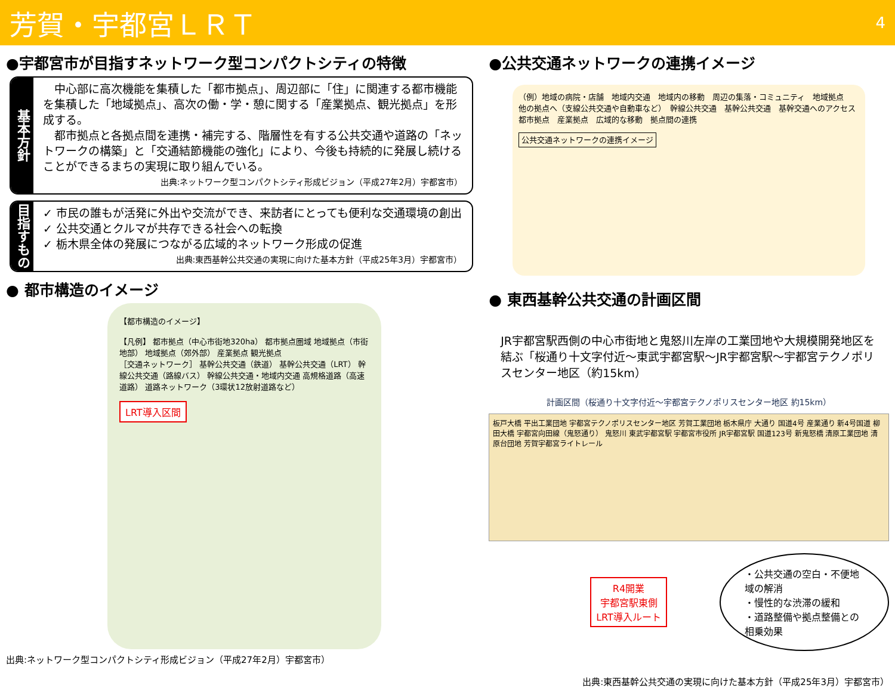芳賀・宇都宮ＬＲＴ
4
●宇都宮市が目指すネットワーク型コンパクトシティの特徴
基本方針
　中心部に高次機能を集積した「都市拠点」、周辺部に「住」に関連する都市機能を集積した「地域拠点」、高次の働・学・憩に関する「産業拠点、観光拠点」を形成する。
　都市拠点と各拠点間を連携・補完する、階層性を有する公共交通や道路の「ネットワークの構築」と「交通結節機能の強化」により、今後も持続的に発展し続けることができるまちの実現に取り組んでいる。
出典:ネットワーク型コンパクトシティ形成ビジョン（平成27年2月）宇都宮市）
目指すもの
✓ 市民の誰もが活発に外出や交流ができ、来訪者にとっても便利な交通環境の創出
✓ 公共交通とクルマが共存できる社会への転換
✓ 栃木県全体の発展につながる広域的ネットワーク形成の促進
出典:東西基幹公共交通の実現に向けた基本方針（平成25年3月）宇都宮市）
● 都市構造のイメージ
【都市構造のイメージ】
【凡例】 都市拠点（中心市街地320ha） 都市拠点圏域 地域拠点（市街地部） 地域拠点（郊外部） 産業拠点 観光拠点
［交通ネットワーク］ 基幹公共交通（鉄道） 基幹公共交通（LRT） 幹線公共交通（路線バス） 幹線公共交通・地域内交通 高規格道路（高速道路） 道路ネットワーク（3環状12放射道路など）
LRT導入区間
出典:ネットワーク型コンパクトシティ形成ビジョン（平成27年2月）宇都宮市）
●公共交通ネットワークの連携イメージ
（例）地域の病院・店舗　地域内交通　地域内の移動　周辺の集落・コミュニティ　地域拠点　他の拠点へ（支線公共交通や自動車など）　幹線公共交通　基幹公共交通　基幹交通へのアクセス　都市拠点　産業拠点　広域的な移動　拠点間の連携
公共交通ネットワークの連携イメージ
● 東西基幹公共交通の計画区間
JR宇都宮駅西側の中心市街地と鬼怒川左岸の工業団地や大規模開発地区を結ぶ「桜通り十文字付近～東武宇都宮駅～JR宇都宮駅～宇都宮テクノポリスセンター地区（約15km）
計画区間（桜通り十文字付近～宇都宮テクノポリスセンター地区 約15km）
板戸大橋 平出工業団地 宇都宮テクノポリスセンター地区 芳賀工業団地 栃木県庁 大通り 国道4号 産業通り 新4号国道 柳田大橋 宇都宮向田線（鬼怒通り） 鬼怒川 東武宇都宮駅 宇都宮市役所 JR宇都宮駅 国道123号 新鬼怒橋 清原工業団地 清原台団地 芳賀宇都宮ライトレール
R4開業
宇都宮駅東側
LRT導入ルート
・公共交通の空白・不便地域の解消
・慢性的な渋滞の緩和
・道路整備や拠点整備との相乗効果
出典:東西基幹公共交通の実現に向けた基本方針（平成25年3月）宇都宮市）